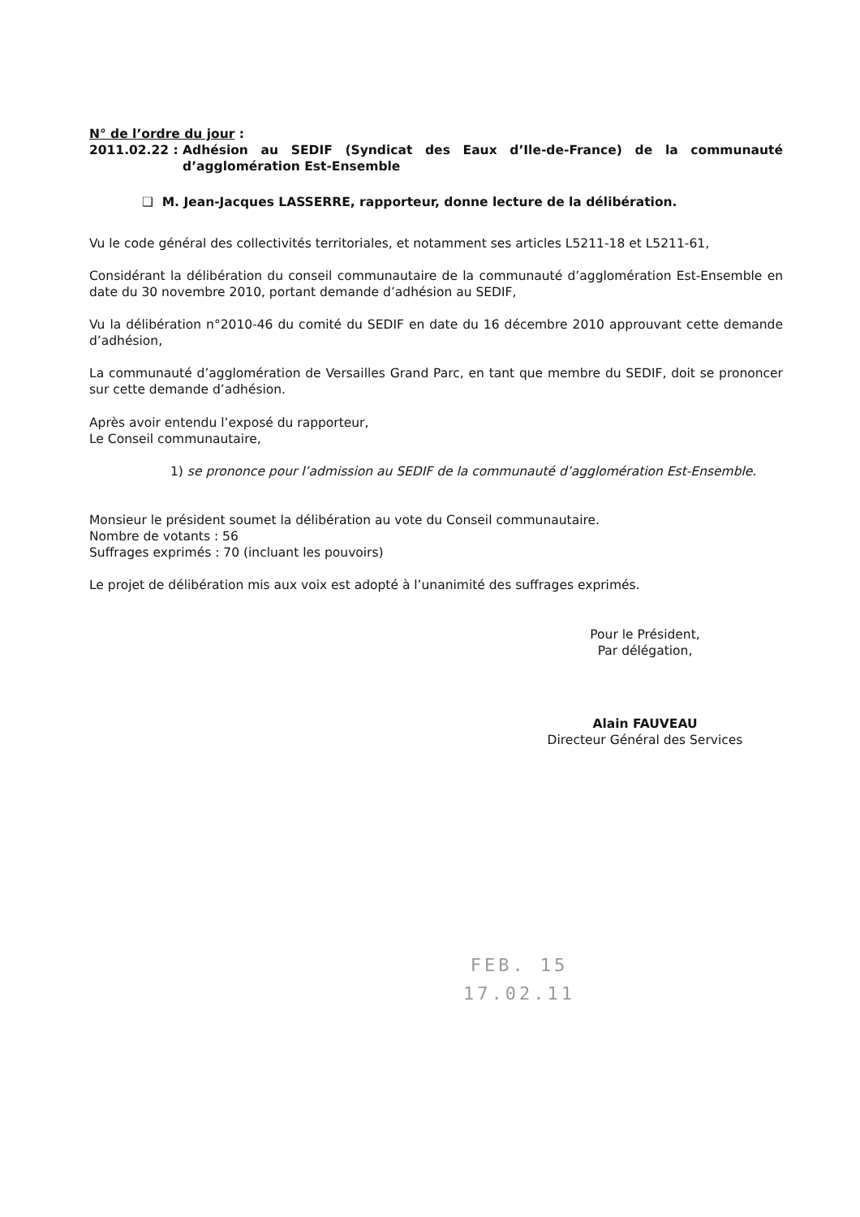N° de l’ordre du jour :
2011.02.22 : Adhésion au SEDIF (Syndicat des Eaux d’Ile-de-France) de la communauté d’agglomération Est-Ensemble
❑ M. Jean-Jacques LASSERRE, rapporteur, donne lecture de la délibération.
Vu le code général des collectivités territoriales, et notamment ses articles L5211-18 et L5211-61,
Considérant la délibération du conseil communautaire de la communauté d’agglomération Est-Ensemble en date du 30 novembre 2010, portant demande d’adhésion au SEDIF,
Vu la délibération n°2010-46 du comité du SEDIF en date du 16 décembre 2010 approuvant cette demande d’adhésion,
La communauté d’agglomération de Versailles Grand Parc, en tant que membre du SEDIF, doit se prononcer sur cette demande d’adhésion.
Après avoir entendu l’exposé du rapporteur,
Le Conseil communautaire,
1) se prononce pour l’admission au SEDIF de la communauté d’agglomération Est-Ensemble.
Monsieur le président soumet la délibération au vote du Conseil communautaire.
Nombre de votants : 56
Suffrages exprimés : 70 (incluant les pouvoirs)
Le projet de délibération mis aux voix est adopté à l’unanimité des suffrages exprimés.
Pour le Président,
Par délégation,
Alain FAUVEAU
Directeur Général des Services
FEB. 15
17.02.11